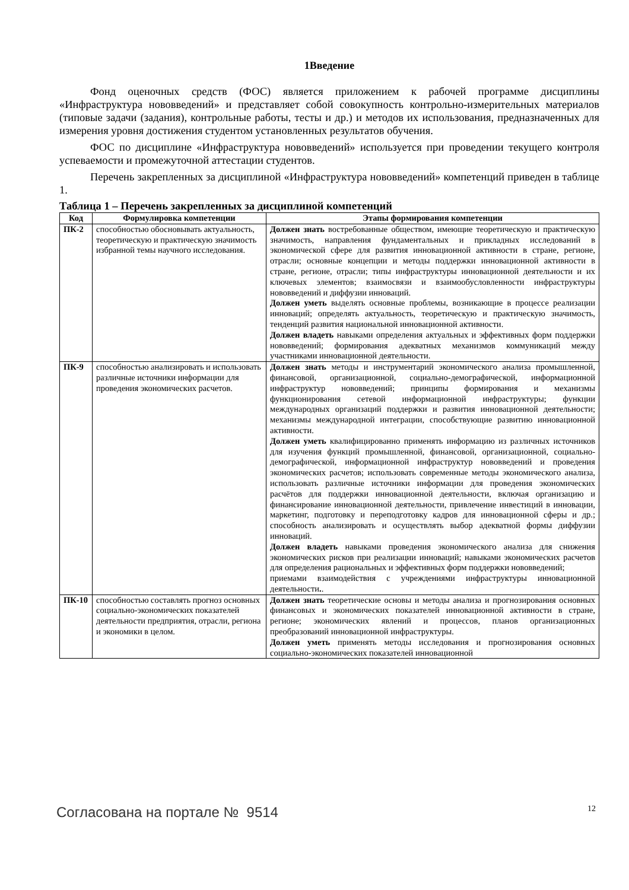1Введение
Фонд оценочных средств (ФОС) является приложением к рабочей программе дисциплины «Инфраструктура нововведений» и представляет собой совокупность контрольно-измерительных материалов (типовые задачи (задания), контрольные работы, тесты и др.) и методов их использования, предназначенных для измерения уровня достижения студентом установленных результатов обучения.
ФОС по дисциплине «Инфраструктура нововведений» используется при проведении текущего контроля успеваемости и промежуточной аттестации студентов.
Перечень закрепленных за дисциплиной «Инфраструктура нововведений» компетенций приведен в таблице 1.
Таблица 1 – Перечень закрепленных за дисциплиной компетенций
| Код | Формулировка компетенции | Этапы формирования компетенции |
| --- | --- | --- |
| ПК-2 | способностью обосновывать актуальность, теоретическую и практическую значимость избранной темы научного исследования. | Должен знать востребованные обществом, имеющие теоретическую и практическую значимость, направления фундаментальных и прикладных исследований в экономической сфере для развития инновационной активности в стране, регионе, отрасли; основные концепции и методы поддержки инновационной активности в стране, регионе, отрасли; типы инфраструктуры инновационной деятельности и их ключевых элементов; взаимосвязи и взаимообусловленности инфраструктуры нововведений и диффузии инноваций. Должен уметь выделять основные проблемы, возникающие в процессе реализации инноваций; определять актуальность, теоретическую и практическую значимость, тенденций развития национальной инновационной активности. Должен владеть навыками определения актуальных и эффективных форм поддержки нововведений; формирования адекватных механизмов коммуникаций между участниками инновационной деятельности. |
| ПК-9 | способностью анализировать и использовать различные источники информации для проведения экономических расчетов. | Должен знать методы и инструментарий экономического анализа промышленной, финансовой, организационной, социально-демографической, информационной инфраструктур нововведений; принципы формирования и механизмы функционирования сетевой информационной инфраструктуры; функции международных организаций поддержки и развития инновационной деятельности; механизмы международной интеграции, способствующие развитию инновационной активности. Должен уметь квалифицированно применять информацию из различных источников для изучения функций промышленной, финансовой, организационной, социально-демографической, информационной инфраструктур нововведений и проведения экономических расчетов; использовать современные методы экономического анализа, использовать различные источники информации для проведения экономических расчётов для поддержки инновационной деятельности, включая организацию и финансирование инновационной деятельности, привлечение инвестиций в инновации, маркетинг, подготовку и переподготовку кадров для инновационной сферы и др.; способность анализировать и осуществлять выбор адекватной формы диффузии инноваций. Должен владеть навыками проведения экономического анализа для снижения экономических рисков при реализации инноваций; навыками экономических расчетов для определения рациональных и эффективных форм поддержки нововведений; приемами взаимодействия с учреждениями инфраструктуры инновационной деятельности . . |
| ПК-10 | способностью составлять прогноз основных социально-экономических показателей деятельности предприятия, отрасли, региона и экономики в целом. | Должен знать теоретические основы и методы анализа и прогнозирования основных финансовых и экономических показателей инновационной активности в стране, регионе; экономических явлений и процессов, планов организационных преобразований инновационной инфраструктуры. Должен уметь применять методы исследования и прогнозирования основных социально-экономических показателей инновационной |
Согласована на портале № 9514 12